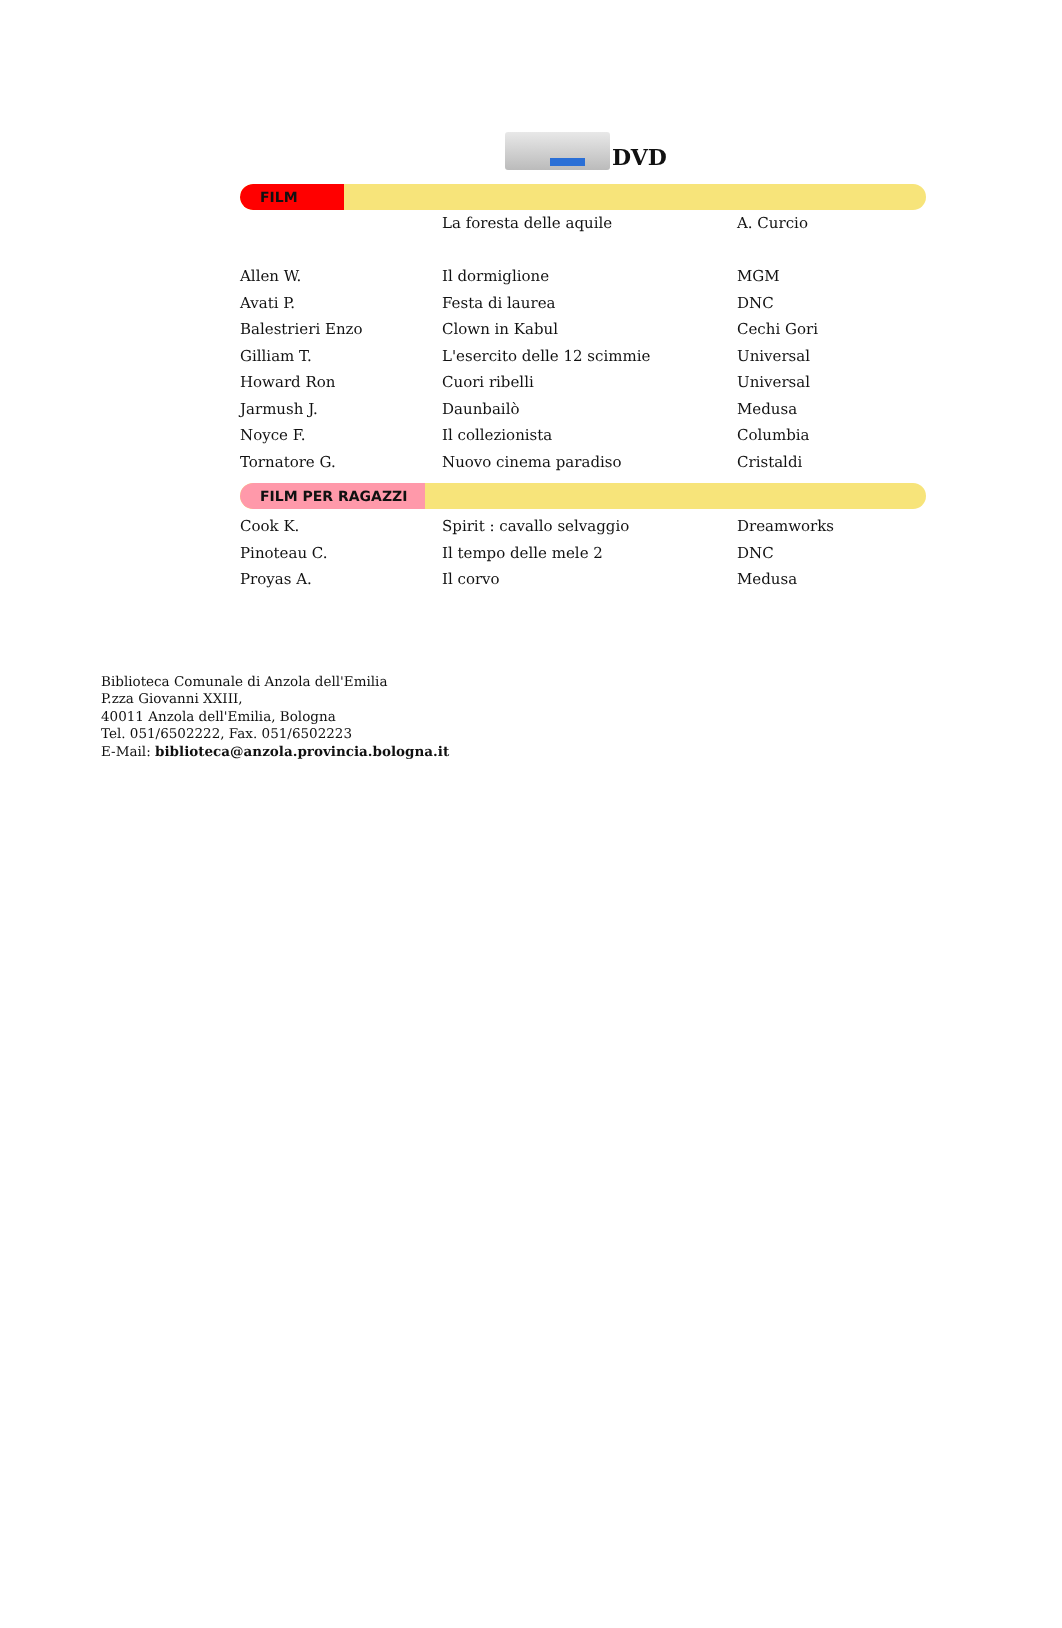DVD
FILM
| | La foresta delle aquile | A. Curcio |
| Allen W. | Il dormiglione | MGM |
| Avati P. | Festa di laurea | DNC |
| Balestrieri Enzo | Clown in Kabul | Cechi Gori |
| Gilliam T. | L'esercito delle 12 scimmie | Universal |
| Howard Ron | Cuori ribelli | Universal |
| Jarmush J. | Daunbailò | Medusa |
| Noyce F. | Il collezionista | Columbia |
| Tornatore G. | Nuovo cinema paradiso | Cristaldi |
FILM PER RAGAZZI
| Cook K. | Spirit : cavallo selvaggio | Dreamworks |
| Pinoteau C. | Il tempo delle mele 2 | DNC |
| Proyas A. | Il corvo | Medusa |
Biblioteca Comunale di Anzola dell'Emilia
P.zza Giovanni XXIII,
40011 Anzola dell'Emilia, Bologna
Tel. 051/6502222, Fax. 051/6502223
E-Mail: biblioteca@anzola.provincia.bologna.it